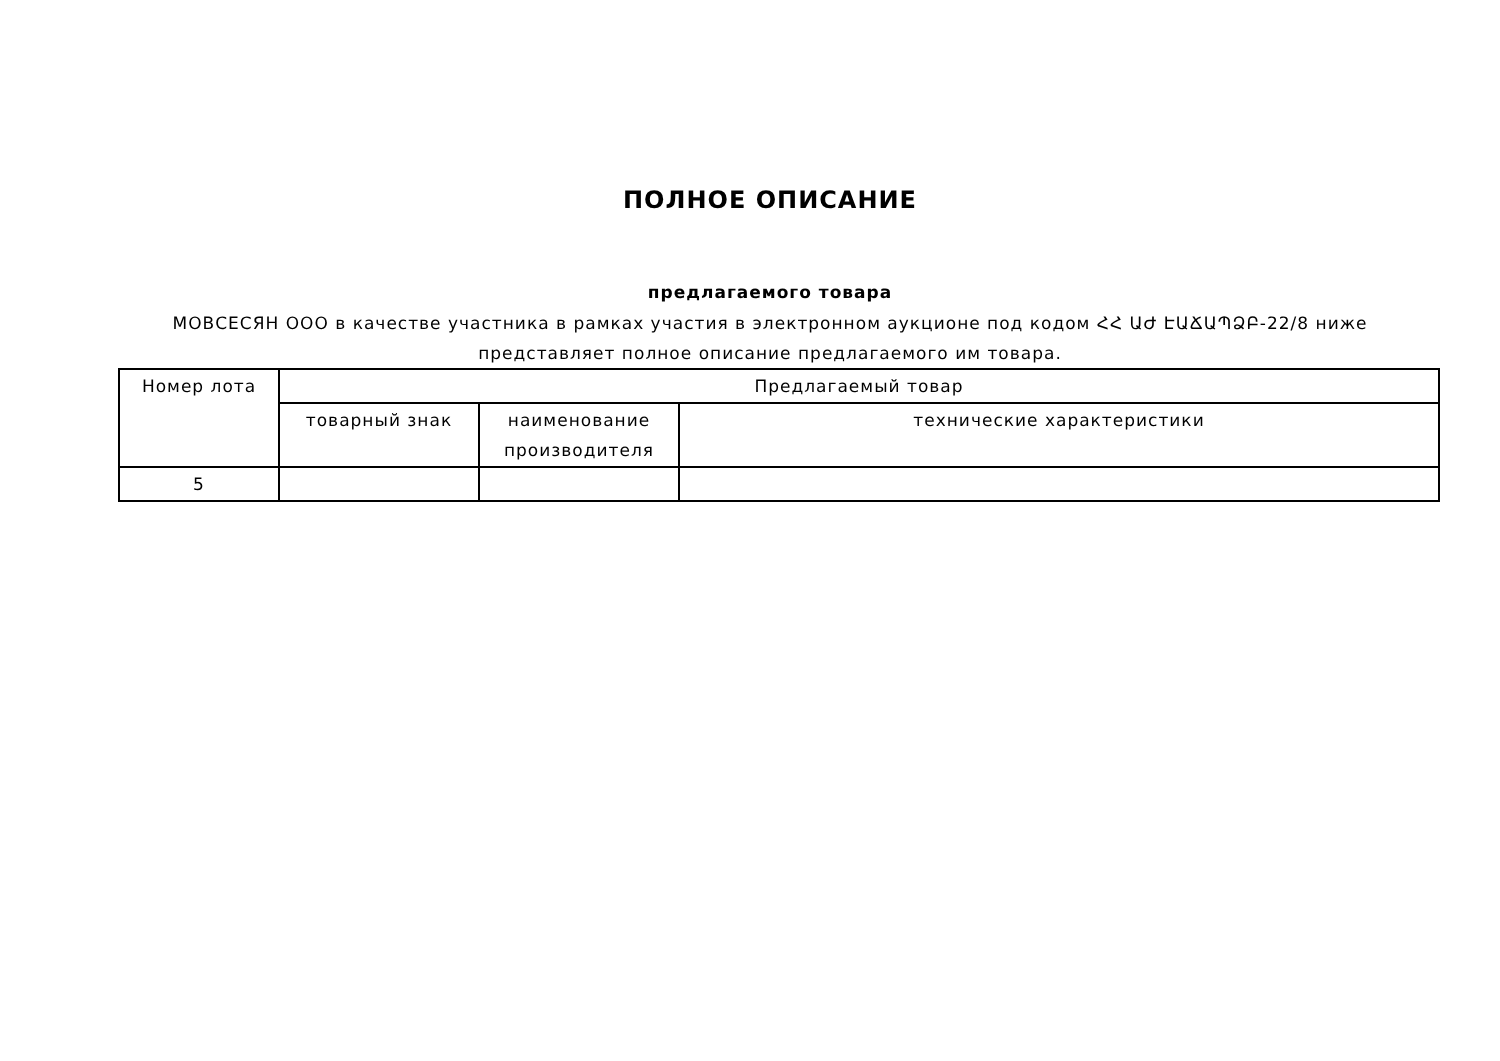ПОЛНОЕ ОПИСАНИЕ
предлагаемого товара
МОВСЕСЯН ООО в качестве участника в рамках участия в электронном аукционе под кодом ՀՀ ԱԺ ԷԱՃԱՊՁԲ-22/8 ниже представляет полное описание предлагаемого им товара.
| Номер лота | Предлагаемый товар | | |
| --- | --- | --- | --- |
| | товарный знак | наименование производителя | технические характеристики |
| 5 | | | |